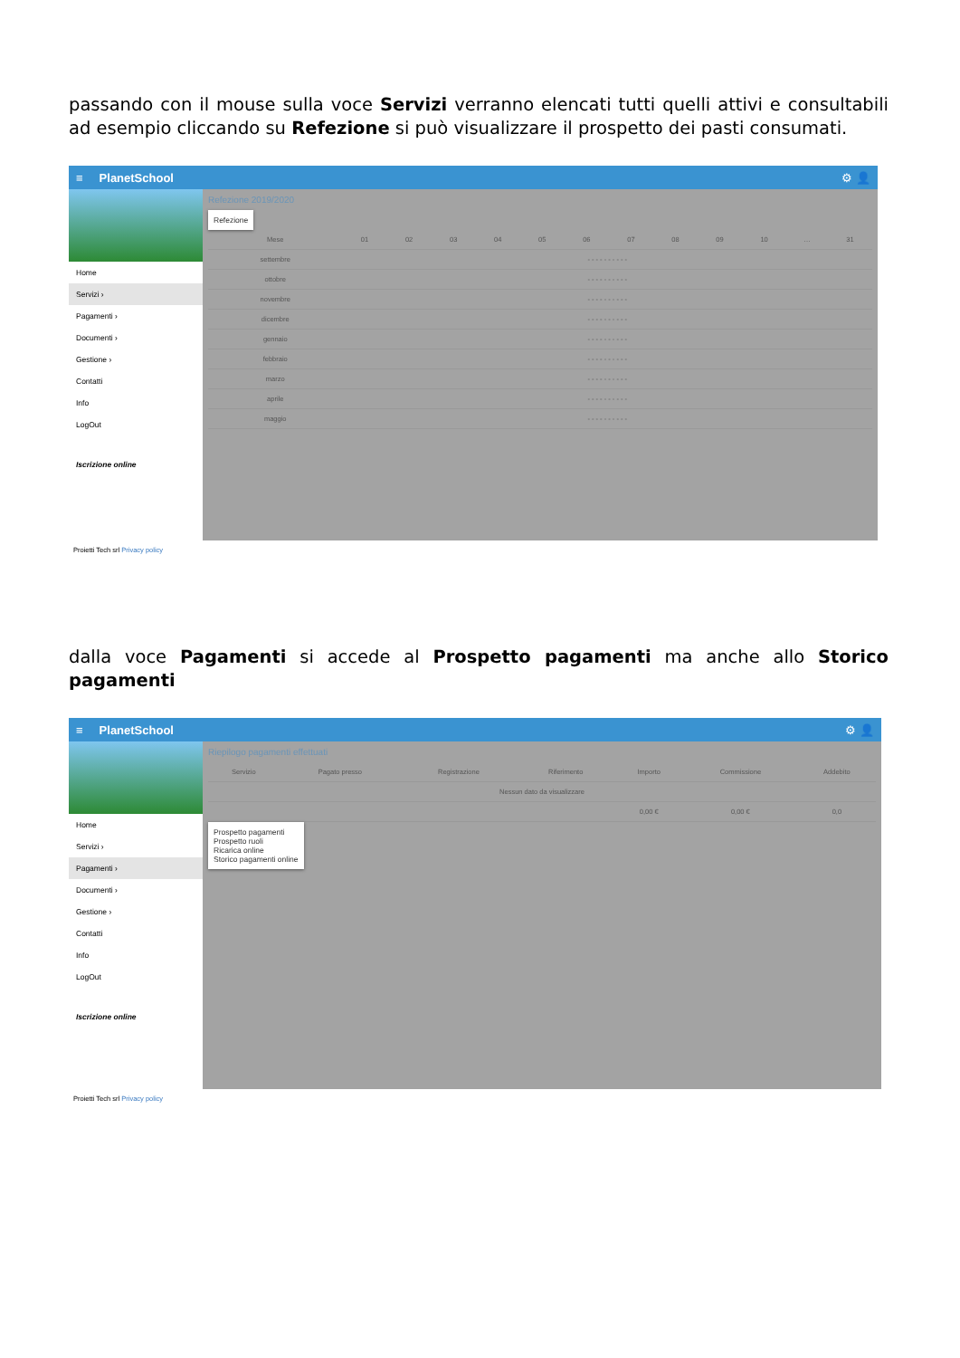passando con il mouse sulla voce Servizi verranno elencati tutti quelli attivi e consultabili ad esempio cliccando su Refezione si può visualizzare il prospetto dei pasti consumati.
≡ PlanetSchool ⚙ 👤
Home
Servizi ›
Pagamenti ›
Documenti ›
Gestione ›
Contatti
Info
LogOut
Iscrizione online
Refezione 2019/2020
Refezione
| Mese | 01 | 02 | 03 | 04 | 05 | 06 | 07 | 08 | 09 | 10 | … | 31 |
| --- | --- | --- | --- | --- | --- | --- | --- | --- | --- | --- | --- | --- |
| settembre | - - - - - - - - - - | | | | | | | | | | | |
| ottobre | - - - - - - - - - - | | | | | | | | | | | |
| novembre | - - - - - - - - - - | | | | | | | | | | | |
| dicembre | - - - - - - - - - - | | | | | | | | | | | |
| gennaio | - - - - - - - - - - | | | | | | | | | | | |
| febbraio | - - - - - - - - - - | | | | | | | | | | | |
| marzo | - - - - - - - - - - | | | | | | | | | | | |
| aprile | - - - - - - - - - - | | | | | | | | | | | |
| maggio | - - - - - - - - - - | | | | | | | | | | | |
Proietti Tech srl Privacy policy
dalla voce Pagamenti si accede al Prospetto pagamenti ma anche allo Storico pagamenti
≡ PlanetSchool ⚙ 👤
Home
Servizi ›
Pagamenti ›
Documenti ›
Gestione ›
Contatti
Info
LogOut
Iscrizione online
Riepilogo pagamenti effettuati
| Servizio | Pagato presso | Registrazione | Riferimento | Importo | Commissione | Addebito |
| --- | --- | --- | --- | --- | --- | --- |
| Nessun dato da visualizzare | | | | | | |
| | | | | 0,00 € | 0,00 € | 0,0 |
Prospetto pagamenti
Prospetto ruoli
Ricarica online
Storico pagamenti online
Proietti Tech srl Privacy policy